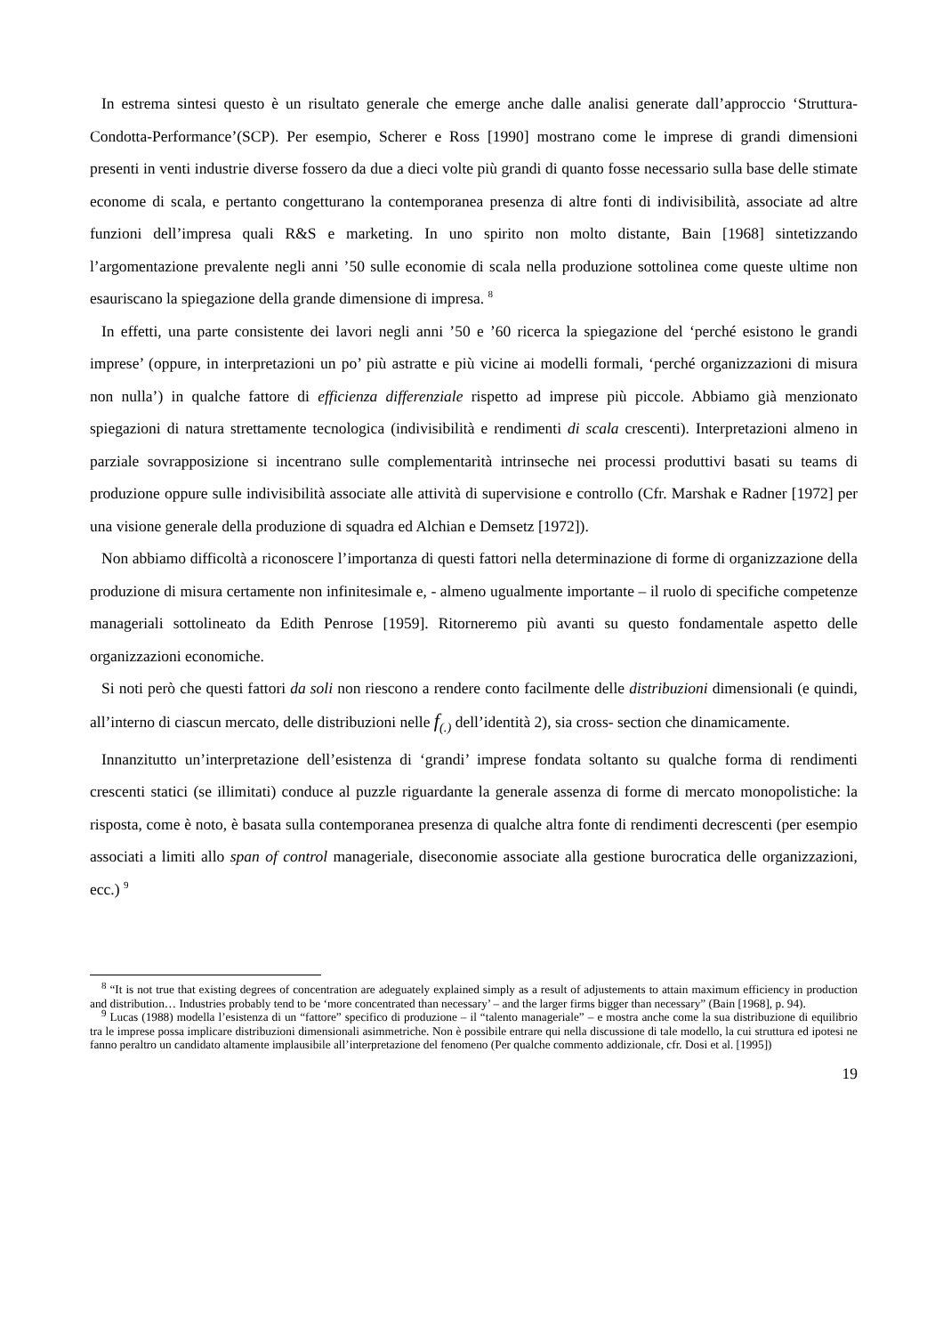In estrema sintesi questo è un risultato generale che emerge anche dalle analisi generate dall’approccio ‘Struttura-Condotta-Performance’(SCP). Per esempio, Scherer e Ross [1990] mostrano come le imprese di grandi dimensioni presenti in venti industrie diverse fossero da due a dieci volte più grandi di quanto fosse necessario sulla base delle stimate econome di scala, e pertanto congetturano la contemporanea presenza di altre fonti di indivisibilità, associate ad altre funzioni dell’impresa quali R&S e marketing. In uno spirito non molto distante, Bain [1968] sintetizzando l’argomentazione prevalente negli anni ’50 sulle economie di scala nella produzione sottolinea come queste ultime non esauriscano la spiegazione della grande dimensione di impresa. <sup>8</sup>
In effetti, una parte consistente dei lavori negli anni ’50 e ’60 ricerca la spiegazione del ‘perché esistono le grandi imprese’ (oppure, in interpretazioni un po’ più astratte e più vicine ai modelli formali, ‘perché organizzazioni di misura non nulla’) in qualche fattore di efficienza differenziale rispetto ad imprese più piccole. Abbiamo già menzionato spiegazioni di natura strettamente tecnologica (indivisibilità e rendimenti di scala crescenti). Interpretazioni almeno in parziale sovrapposizione si incentrano sulle complementarità intrinseche nei processi produttivi basati su teams di produzione oppure sulle indivisibilità associate alle attività di supervisione e controllo (Cfr. Marshak e Radner [1972] per una visione generale della produzione di squadra ed Alchian e Demsetz [1972]).
Non abbiamo difficoltà a riconoscere l’importanza di questi fattori nella determinazione di forme di organizzazione della produzione di misura certamente non infinitesimale e, - almeno ugualmente importante – il ruolo di specifiche competenze manageriali sottolineato da Edith Penrose [1959]. Ritorneremo più avanti su questo fondamentale aspetto delle organizzazioni economiche.
Si noti però che questi fattori da soli non riescono a rendere conto facilmente delle distribuzioni dimensionali (e quindi, all’interno di ciascun mercato, delle distribuzioni nelle f<sub>(.)</sub> dell’identità 2), sia cross- section che dinamicamente.
Innanzitutto un’interpretazione dell’esistenza di ‘grandi’ imprese fondata soltanto su qualche forma di rendimenti crescenti statici (se illimitati) conduce al puzzle riguardante la generale assenza di forme di mercato monopolistiche: la risposta, come è noto, è basata sulla contemporanea presenza di qualche altra fonte di rendimenti decrescenti (per esempio associati a limiti allo span of control manageriale, diseconomie associate alla gestione burocratica delle organizzazioni, ecc.) <sup>9</sup>
<sup>8</sup> “It is not true that existing degrees of concentration are adeguately explained simply as a result of adjustements to attain maximum efficiency in production and distribution… Industries probably tend to be ‘more concentrated than necessary’ – and the larger firms bigger than necessary” (Bain [1968], p. 94).
<sup>9</sup> Lucas (1988) modella l’esistenza di un “fattore” specifico di produzione – il “talento manageriale” – e mostra anche come la sua distribuzione di equilibrio tra le imprese possa implicare distribuzioni dimensionali asimmetriche. Non è possibile entrare qui nella discussione di tale modello, la cui struttura ed ipotesi ne fanno peraltro un candidato altamente implausibile all’interpretazione del fenomeno (Per qualche commento addizionale, cfr. Dosi et al. [1995])
19